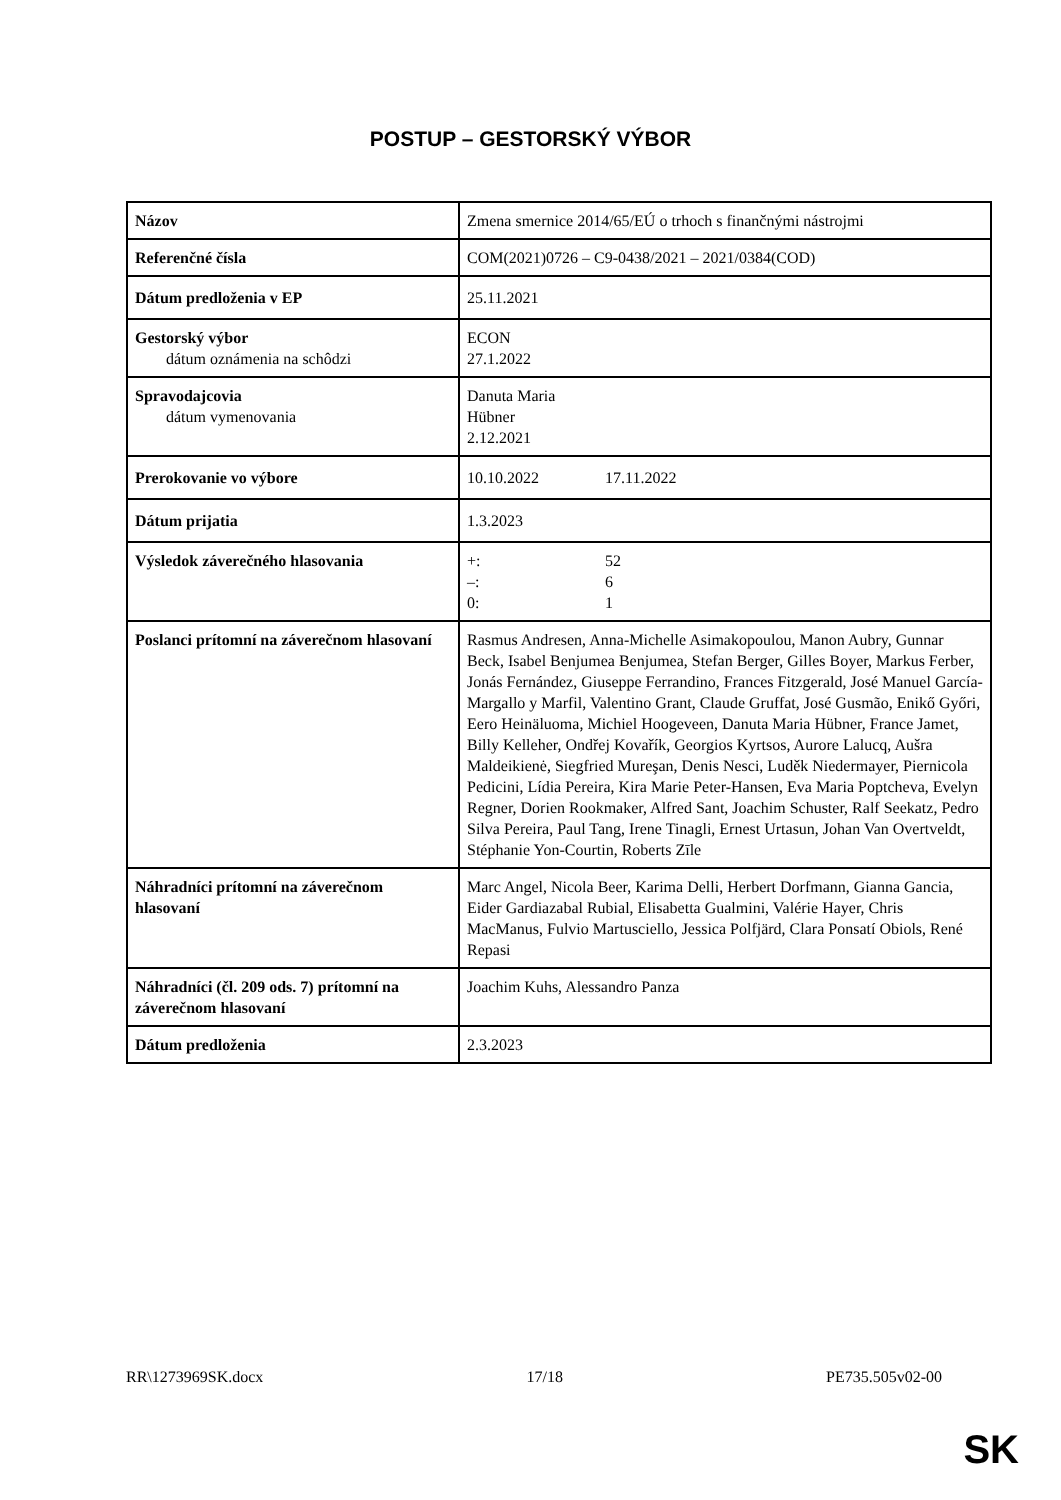POSTUP – GESTORSKÝ VÝBOR
| Názov | Zmena smernice 2014/65/EÚ o trhoch s finančnými nástrojmi |
| Referenčné čísla | COM(2021)0726 – C9-0438/2021 – 2021/0384(COD) |
| Dátum predloženia v EP | 25.11.2021 |
| Gestorský výbor dátum oznámenia na schôdzi | ECON 27.1.2022 |
| Spravodajcovia dátum vymenovania | Danuta Maria Hübner 2.12.2021 |
| Prerokovanie vo výbore | 10.10.2022 17.11.2022 |
| Dátum prijatia | 1.3.2023 |
| Výsledok záverečného hlasovania | +: 52 –: 6 0: 1 |
| Poslanci prítomní na záverečnom hlasovaní | Rasmus Andresen, Anna-Michelle Asimakopoulou, Manon Aubry, Gunnar Beck, Isabel Benjumea Benjumea, Stefan Berger, Gilles Boyer, Markus Ferber, Jonás Fernández, Giuseppe Ferrandino, Frances Fitzgerald, José Manuel García-Margallo y Marfil, Valentino Grant, Claude Gruffat, José Gusmão, Enikő Győri, Eero Heinäluoma, Michiel Hoogeveen, Danuta Maria Hübner, France Jamet, Billy Kelleher, Ondřej Kovařík, Georgios Kyrtsos, Aurore Lalucq, Aušra Maldeikienė, Siegfried Mureşan, Denis Nesci, Luděk Niedermayer, Piernicola Pedicini, Lídia Pereira, Kira Marie Peter-Hansen, Eva Maria Poptcheva, Evelyn Regner, Dorien Rookmaker, Alfred Sant, Joachim Schuster, Ralf Seekatz, Pedro Silva Pereira, Paul Tang, Irene Tinagli, Ernest Urtasun, Johan Van Overtveldt, Stéphanie Yon-Courtin, Roberts Zīle |
| Náhradníci prítomní na záverečnom hlasovaní | Marc Angel, Nicola Beer, Karima Delli, Herbert Dorfmann, Gianna Gancia, Eider Gardiazabal Rubial, Elisabetta Gualmini, Valérie Hayer, Chris MacManus, Fulvio Martusciello, Jessica Polfjärd, Clara Ponsatí Obiols, René Repasi |
| Náhradníci (čl. 209 ods. 7) prítomní na záverečnom hlasovaní | Joachim Kuhs, Alessandro Panza |
| Dátum predloženia | 2.3.2023 |
RR\1273969SK.docx 17/18 PE735.505v02-00
SK